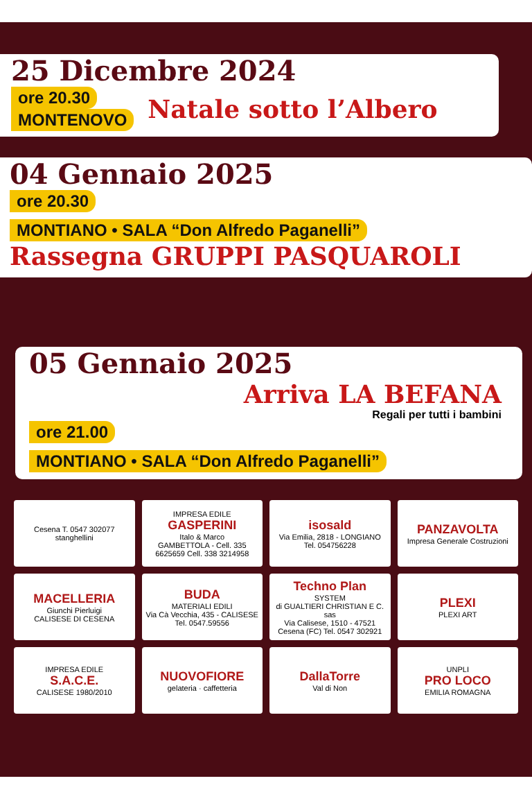25 Dicembre 2024
ore 20.30
MONTENOVO
Natale sotto l’Albero
04 Gennaio 2025
ore 20.30
MONTIANO • SALA “Don Alfredo Paganelli”
Rassegna GRUPPI PASQUAROLI
05 Gennaio 2025
Arriva LA BEFANA
Regali per tutti i bambini
ore 21.00
MONTIANO • SALA “Don Alfredo Paganelli”
Cesena T. 0547 302077
stanghellini
IMPRESA EDILE
GASPERINI
Italo & Marco
GAMBETTOLA - Cell. 335 6625659 Cell. 338 3214958
isosald
Via Emilia, 2818 - LONGIANO Tel. 054756228
PANZAVOLTA
Impresa Generale Costruzioni
MACELLERIA
Giunchi Pierluigi
CALISESE DI CESENA
BUDA
MATERIALI EDILI
Via Cà Vecchia, 435 - CALISESE Tel. 0547.59556
Techno Plan
SYSTEM
di GUALTIERI CHRISTIAN E C. sas
Via Calisese, 1510 - 47521 Cesena (FC) Tel. 0547 302921
PLEXI
PLEXI ART
IMPRESA EDILE
S.A.C.E.
CALISESE 1980/2010
NUOVOFIORE
gelateria · caffetteria
DallaTorre
Val di Non
UNPLI
PRO LOCO
EMILIA ROMAGNA